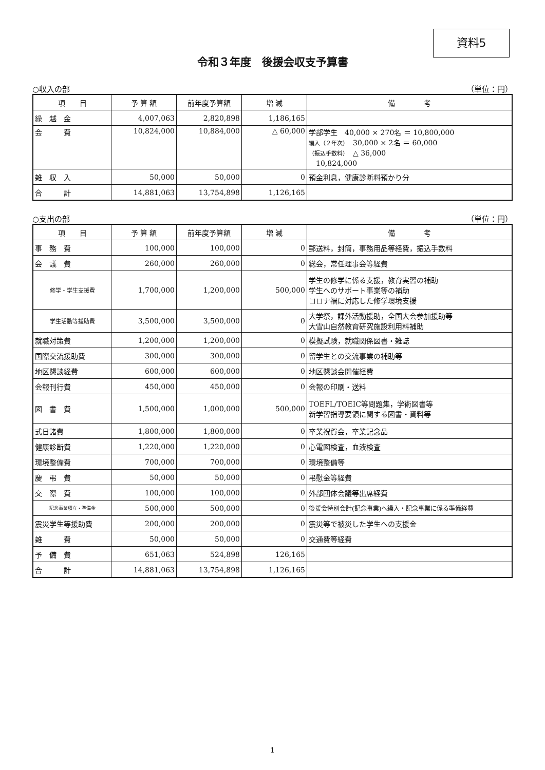資料5
令和３年度　後援会収支予算書
○収入の部 （単位：円）
| 項 目 | 予 算 額 | 前年度予算額 | 増 減 | 備 考 |
| --- | --- | --- | --- | --- |
| 繰 越 金 | 4,007,063 | 2,820,898 | 1,186,165 | |
| 会 費 | 10,824,000 | 10,884,000 | △ 60,000 | 学部学生 40,000 × 270名 ＝ 10,800,000 編入（２年次） 30,000 × 2名 ＝ 60,000 （振込手数料） △ 36,000 10,824,000 |
| 雑 収 入 | 50,000 | 50,000 | 0 | 預金利息，健康診断料預かり分 |
| 合 計 | 14,881,063 | 13,754,898 | 1,126,165 | |
○支出の部 （単位：円）
| 項 目 | 予 算 額 | 前年度予算額 | 増 減 | 備 考 |
| --- | --- | --- | --- | --- |
| 事 務 費 | 100,000 | 100,000 | 0 | 郵送料，封筒，事務用品等経費，振込手数料 |
| 会 議 費 | 260,000 | 260,000 | 0 | 総会，常任理事会等経費 |
| 修学・学生支援費 | 1,700,000 | 1,200,000 | 500,000 | 学生の修学に係る支援，教育実習の補助 学生へのサポート事業等の補助 コロナ禍に対応した修学環境支援 |
| 学生活動等援助費 | 3,500,000 | 3,500,000 | 0 | 大学祭，課外活動援助，全国大会参加援助等 大雪山自然教育研究施設利用料補助 |
| 就職対策費 | 1,200,000 | 1,200,000 | 0 | 模擬試験，就職関係図書・雑誌 |
| 国際交流援助費 | 300,000 | 300,000 | 0 | 留学生との交流事業の補助等 |
| 地区懇談経費 | 600,000 | 600,000 | 0 | 地区懇談会開催経費 |
| 会報刊行費 | 450,000 | 450,000 | 0 | 会報の印刷・送料 |
| 図 書 費 | 1,500,000 | 1,000,000 | 500,000 | TOEFL/TOEIC等問題集，学術図書等 新学習指導要領に関する図書・資料等 |
| 式日諸費 | 1,800,000 | 1,800,000 | 0 | 卒業祝賀会，卒業記念品 |
| 健康診断費 | 1,220,000 | 1,220,000 | 0 | 心電図検査，血液検査 |
| 環境整備費 | 700,000 | 700,000 | 0 | 環境整備等 |
| 慶 弔 費 | 50,000 | 50,000 | 0 | 弔慰金等経費 |
| 交 際 費 | 100,000 | 100,000 | 0 | 外部団体会議等出席経費 |
| 記念事業積立・準備金 | 500,000 | 500,000 | 0 | 後援会特別会計(記念事業)へ繰入・記念事業に係る準備経費 |
| 震災学生等援助費 | 200,000 | 200,000 | 0 | 震災等で被災した学生への支援金 |
| 雑 費 | 50,000 | 50,000 | 0 | 交通費等経費 |
| 予 備 費 | 651,063 | 524,898 | 126,165 | |
| 合 計 | 14,881,063 | 13,754,898 | 1,126,165 | |
1